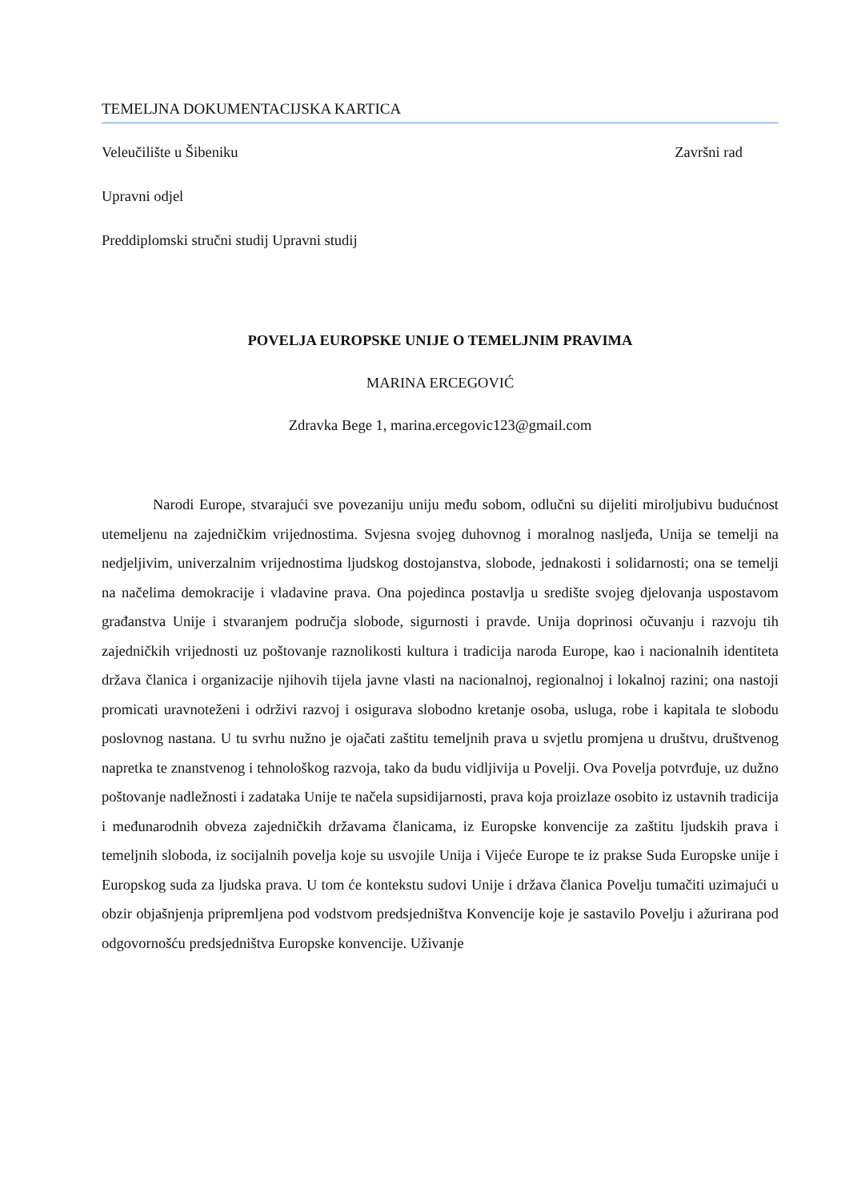TEMELJNA DOKUMENTACIJSKA KARTICA
Veleučilište u Šibeniku Završni rad
Upravni odjel
Preddiplomski stručni studij Upravni studij
POVELJA EUROPSKE UNIJE O TEMELJNIM PRAVIMA
MARINA ERCEGOVIĆ
Zdravka Bege 1, marina.ercegovic123@gmail.com
Narodi Europe, stvarajući sve povezaniju uniju među sobom, odlučni su dijeliti miroljubivu budućnost utemeljenu na zajedničkim vrijednostima. Svjesna svojeg duhovnog i moralnog nasljeđa, Unija se temelji na nedjeljivim, univerzalnim vrijednostima ljudskog dostojanstva, slobode, jednakosti i solidarnosti; ona se temelji na načelima demokracije i vladavine prava. Ona pojedinca postavlja u središte svojeg djelovanja uspostavom građanstva Unije i stvaranjem područja slobode, sigurnosti i pravde. Unija doprinosi očuvanju i razvoju tih zajedničkih vrijednosti uz poštovanje raznolikosti kultura i tradicija naroda Europe, kao i nacionalnih identiteta država članica i organizacije njihovih tijela javne vlasti na nacionalnoj, regionalnoj i lokalnoj razini; ona nastoji promicati uravnoteženi i održivi razvoj i osigurava slobodno kretanje osoba, usluga, robe i kapitala te slobodu poslovnog nastana. U tu svrhu nužno je ojačati zaštitu temeljnih prava u svjetlu promjena u društvu, društvenog napretka te znanstvenog i tehnološkog razvoja, tako da budu vidljivija u Povelji. Ova Povelja potvrđuje, uz dužno poštovanje nadležnosti i zadataka Unije te načela supsidijarnosti, prava koja proizlaze osobito iz ustavnih tradicija i međunarodnih obveza zajedničkih državama članicama, iz Europske konvencije za zaštitu ljudskih prava i temeljnih sloboda, iz socijalnih povelja koje su usvojile Unija i Vijeće Europe te iz prakse Suda Europske unije i Europskog suda za ljudska prava. U tom će kontekstu sudovi Unije i država članica Povelju tumačiti uzimajući u obzir objašnjenja pripremljena pod vodstvom predsjedništva Konvencije koje je sastavilo Povelju i ažurirana pod odgovornošću predsjedništva Europske konvencije. Uživanje